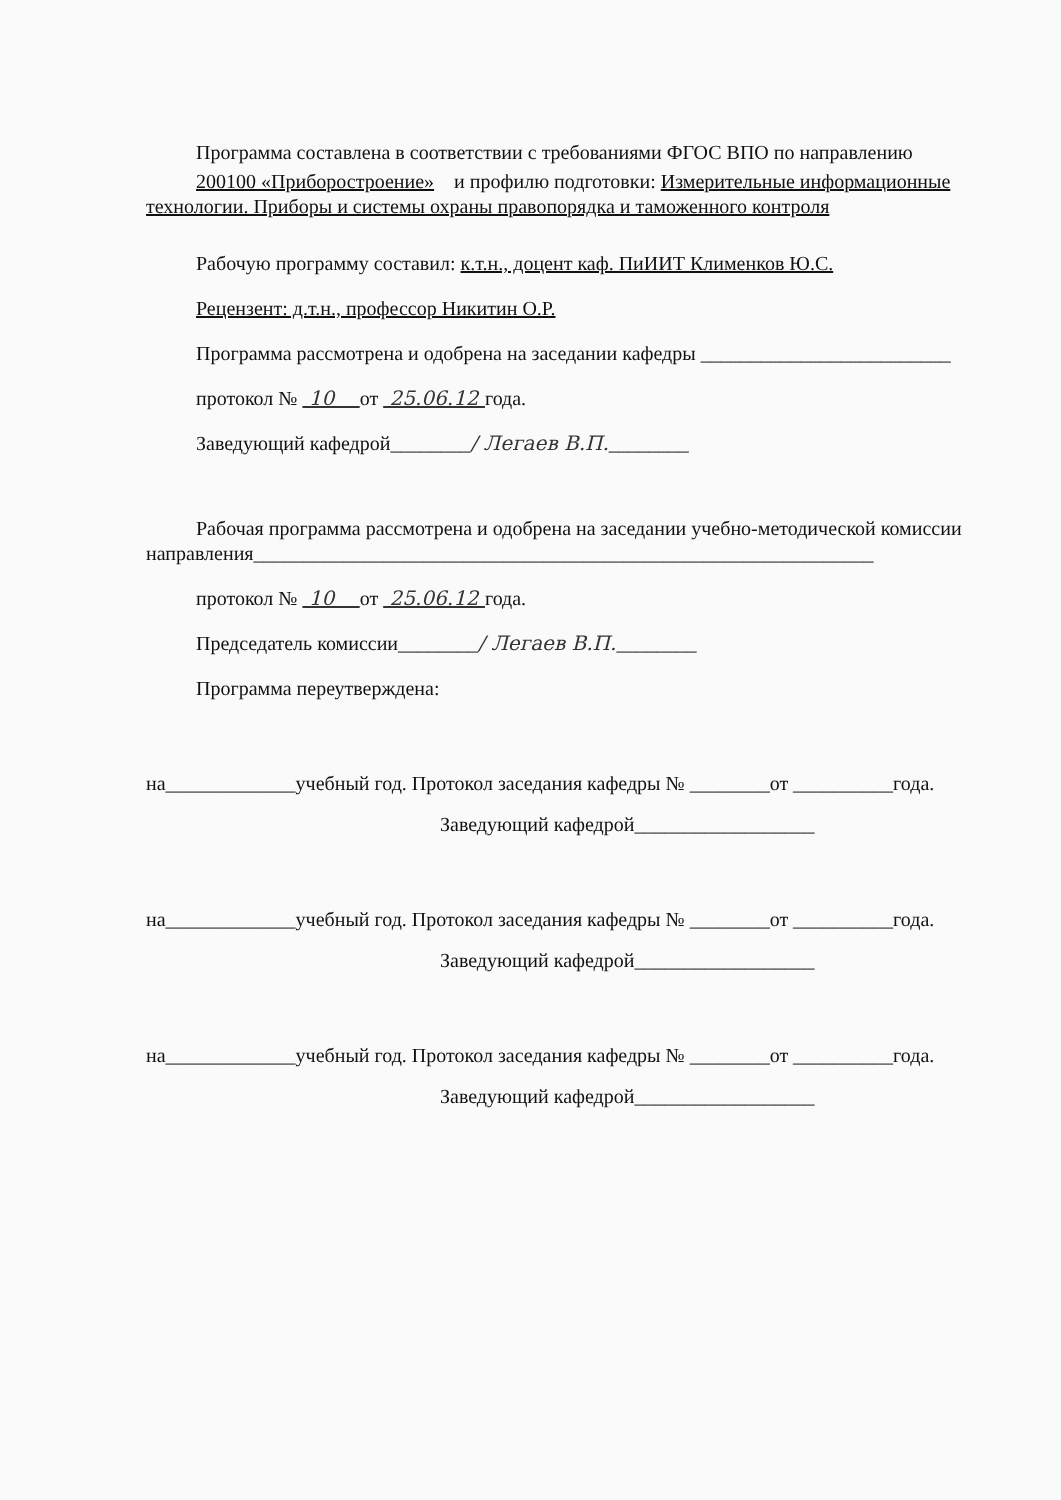Программа составлена в соответствии с требованиями ФГОС ВПО по направлению
200100 «Приборостроение» и профилю подготовки: Измерительные информационные технологии. Приборы и системы охраны правопорядка и таможенного контроля
Рабочую программу составил: к.т.н., доцент каф. ПиИИТ Клименков Ю.С.
Рецензент: д.т.н., профессор Никитин О.Р.
Программа рассмотрена и одобрена на заседании кафедры _________________________
протокол № 10 от 25.06.12 года.
Заведующий кафедрой________/ Легаев В.П.________
Рабочая программа рассмотрена и одобрена на заседании учебно-методической комиссии направления______________________________________________________________
протокол № 10 от 25.06.12 года.
Председатель комиссии________/ Легаев В.П.________
Программа переутверждена:
на_____________учебный год. Протокол заседания кафедры № ________от __________года.
Заведующий кафедрой__________________
на_____________учебный год. Протокол заседания кафедры № ________от __________года.
Заведующий кафедрой__________________
на_____________учебный год. Протокол заседания кафедры № ________от __________года.
Заведующий кафедрой__________________